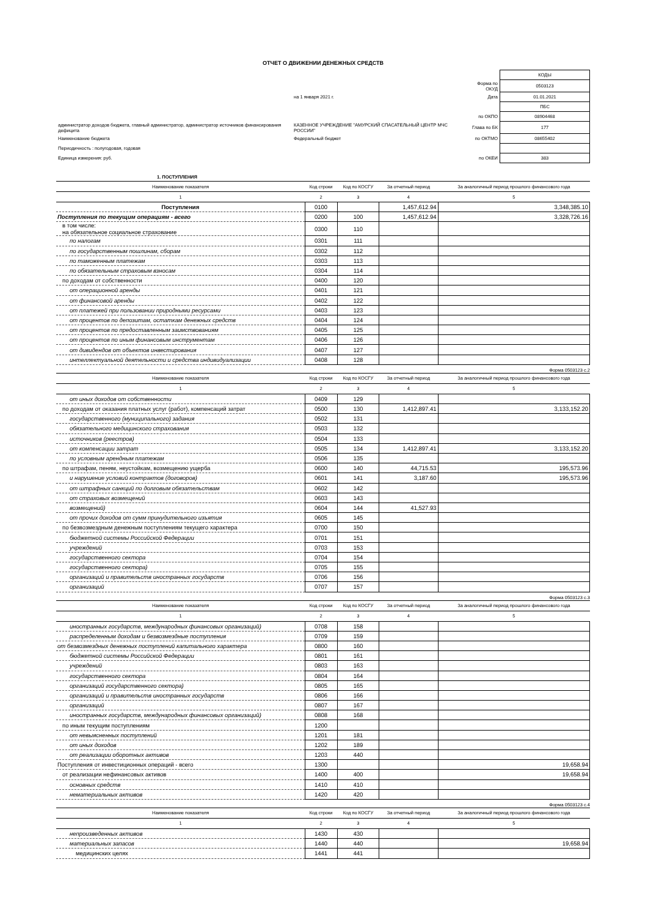ОТЧЕТ О ДВИЖЕНИИ ДЕНЕЖНЫХ СРЕДСТВ
| | | | КОДЫ |
| | | Форма по ОКУД | 0503123 |
| | на 1 января 2021 г. | Дата | 01.01.2021 |
| | | | ПБС |
| | | по ОКПО | 08904468 |
| администратор доходов бюджета, главный администратор, администратор источников финансирования дефицита | КАЗЕННОЕ УЧРЕЖДЕНИЕ "АМУРСКИЙ СПАСАТЕЛЬНЫЙ ЦЕНТР МЧС РОССИИ" | Глава по БК | 177 |
| Наименование бюджета | Федеральный бюджет | по ОКТМО | 08655402 |
| Периодичность : полугодовая, годовая | | | |
| Единица измерения: руб. | | по ОКЕИ | 383 |
1. ПОСТУПЛЕНИЯ
| Наименование показателя | Код строки | Код по КОСГУ | За отчетный период | За аналогичный период прошлого финансового года |
| --- | --- | --- | --- | --- |
| 1 | 2 | 3 | 4 | 5 |
| Поступления | 0100 | | 1,457,612.94 | 3,348,385.10 |
| Поступления по текущим операциям - всего | 0200 | 100 | 1,457,612.94 | 3,328,726.16 |
| в том числе: на обязательное социальное страхование | 0300 | 110 | | |
| по налогам | 0301 | 111 | | |
| по государственным пошлинам, сборам | 0302 | 112 | | |
| по таможенным платежам | 0303 | 113 | | |
| по обязательным страховым взносам | 0304 | 114 | | |
| по доходам от собственности | 0400 | 120 | | |
| от операционной аренды | 0401 | 121 | | |
| от финансовой аренды | 0402 | 122 | | |
| от платежей при пользовании природными ресурсами | 0403 | 123 | | |
| от процентов по депозитам, остаткам денежных средств | 0404 | 124 | | |
| от процентов по предоставленным заимствованиям | 0405 | 125 | | |
| от процентов по иным финансовым инструментам | 0406 | 126 | | |
| от дивидендов от объектов инвестирования | 0407 | 127 | | |
| интеллектуальной деятельности и средства индивидуализации | 0408 | 128 | | |
Форма 0503123 с.2
| Наименование показателя | Код строки | Код по КОСГУ | За отчетный период | За аналогичный период прошлого финансового года |
| --- | --- | --- | --- | --- |
| 1 | 2 | 3 | 4 | 5 |
| от иных доходов от собственности | 0409 | 129 | | |
| по доходам от оказания платных услуг (работ), компенсаций затрат | 0500 | 130 | 1,412,897.41 | 3,133,152.20 |
| государственного (муниципального) задания | 0502 | 131 | | |
| обязательного медицинского страхования | 0503 | 132 | | |
| источников (реестров) | 0504 | 133 | | |
| от компенсации затрат | 0505 | 134 | 1,412,897.41 | 3,133,152.20 |
| по условным арендным платежам | 0506 | 135 | | |
| по штрафам, пеням, неустойкам, возмещению ущерба | 0600 | 140 | 44,715.53 | 195,573.96 |
| и нарушение условий контрактов (договоров) | 0601 | 141 | 3,187.60 | 195,573.96 |
| от штрафных санкций по долговым обязательствам | 0602 | 142 | | |
| от страховых возмещений | 0603 | 143 | | |
| возмещений) | 0604 | 144 | 41,527.93 | |
| от прочих доходов от сумм принудительного изъятия | 0605 | 145 | | |
| по безвозмездным денежным поступлениям текущего характера | 0700 | 150 | | |
| бюджетной системы Российской Федерации | 0701 | 151 | | |
| учреждений | 0703 | 153 | | |
| государственного сектора | 0704 | 154 | | |
| государственного сектора) | 0705 | 155 | | |
| организаций и правительств иностранных государств | 0706 | 156 | | |
| организаций | 0707 | 157 | | |
Форма 0503123 с.3
| Наименование показателя | Код строки | Код по КОСГУ | За отчетный период | За аналогичный период прошлого финансового года |
| --- | --- | --- | --- | --- |
| 1 | 2 | 3 | 4 | 5 |
| иностранных государств, международных финансовых организаций) | 0708 | 158 | | |
| распределенным доходам и безвозмездные поступления | 0709 | 159 | | |
| от безвозмездных денежных поступлений капитального характера | 0800 | 160 | | |
| бюджетной системы Российской Федерации | 0801 | 161 | | |
| учреждений | 0803 | 163 | | |
| государственного сектора | 0804 | 164 | | |
| организаций государственного сектора) | 0805 | 165 | | |
| организаций и правительств иностранных государств | 0806 | 166 | | |
| организаций | 0807 | 167 | | |
| иностранных государств, международных финансовых организаций) | 0808 | 168 | | |
| по иным текущим поступлениям | 1200 | | | |
| от невыясненных поступлений | 1201 | 181 | | |
| от иных доходов | 1202 | 189 | | |
| от реализации оборотных активов | 1203 | 440 | | |
| Поступления от инвестиционных операций - всего | 1300 | | | 19,658.94 |
| от реализации нефинансовых активов | 1400 | 400 | | 19,658.94 |
| основных средств | 1410 | 410 | | |
| нематериальных активов | 1420 | 420 | | |
Форма 0503123 с.4
| Наименование показателя | Код строки | Код по КОСГУ | За отчетный период | За аналогичный период прошлого финансового года |
| --- | --- | --- | --- | --- |
| 1 | 2 | 3 | 4 | 5 |
| непроизведенных активов | 1430 | 430 | | |
| материальных запасов | 1440 | 440 | | 19,658.94 |
| медицинских целях | 1441 | 441 | | |